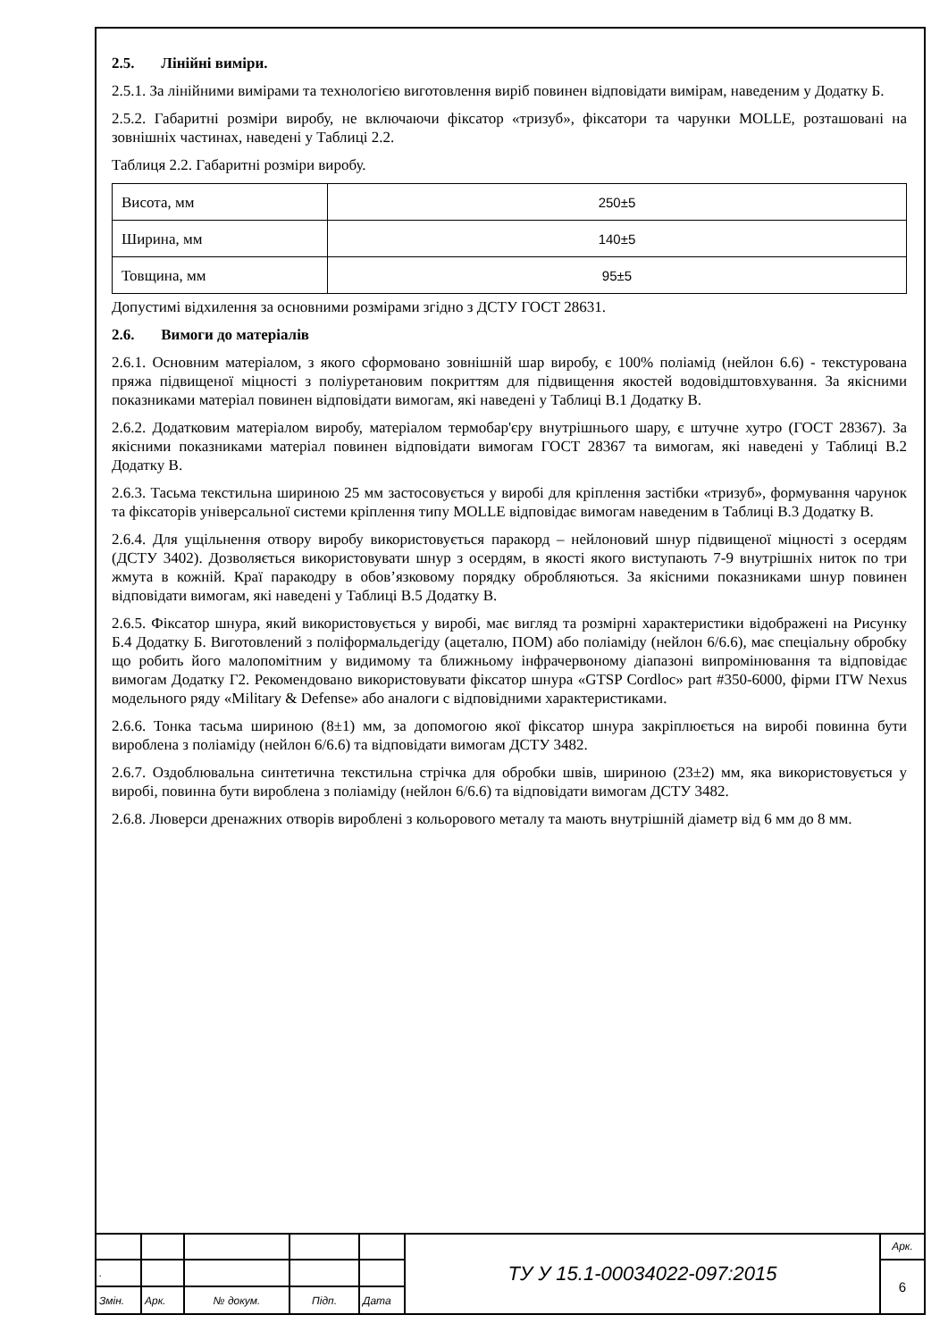2.5. Лінійні виміри.
2.5.1. За лінійними вимірами та технологією виготовлення виріб повинен відповідати вимірам, наведеним у Додатку Б.
2.5.2. Габаритні розміри виробу, не включаючи фіксатор «тризуб», фіксатори та чарунки MOLLE, розташовані на зовнішніх частинах, наведені у Таблиці 2.2.
Таблиця 2.2. Габаритні розміри виробу.
| Висота, мм | 250±5 |
| Ширина, мм | 140±5 |
| Товщина, мм | 95±5 |
Допустимі відхилення за основними розмірами згідно з ДСТУ ГОСТ 28631.
2.6. Вимоги до матеріалів
2.6.1. Основним матеріалом, з якого сформовано зовнішній шар виробу, є 100% поліамід (нейлон 6.6) - текстурована пряжа підвищеної міцності з поліуретановим покриттям для підвищення якостей водовідштовхування. За якісними показниками матеріал повинен відповідати вимогам, які наведені у Таблиці В.1 Додатку В.
2.6.2. Додатковим матеріалом виробу, матеріалом термобар'єру внутрішнього шару, є штучне хутро (ГОСТ 28367). За якісними показниками матеріал повинен відповідати вимогам ГОСТ 28367 та вимогам, які наведені у Таблиці В.2 Додатку В.
2.6.3. Тасьма текстильна шириною 25 мм застосовується у виробі для кріплення застібки «тризуб», формування чарунок та фіксаторів універсальної системи кріплення типу MOLLE відповідає вимогам наведеним в Таблиці В.3 Додатку В.
2.6.4. Для ущільнення отвору виробу використовується паракорд – нейлоновий шнур підвищеної міцності з осердям (ДСТУ 3402). Дозволяється використовувати шнур з осердям, в якості якого виступають 7-9 внутрішніх ниток по три жмута в кожній. Краї паракодру в обов’язковому порядку обробляються. За якісними показниками шнур повинен відповідати вимогам, які наведені у Таблиці В.5 Додатку В.
2.6.5. Фіксатор шнура, який використовується у виробі, має вигляд та розмірні характеристики відображені на Рисунку Б.4 Додатку Б. Виготовлений з поліформальдегіду (ацеталю, ПОМ) або поліаміду (нейлон 6/6.6), має спеціальну обробку що робить його малопомітним у видимому та ближньому інфрачервоному діапазоні випромінювання та відповідає вимогам Додатку Г2. Рекомендовано використовувати фіксатор шнура «GTSP Cordloc» part #350-6000, фірми ITW Nexus модельного ряду «Military & Defense» або аналоги с відповідними характеристиками.
2.6.6. Тонка тасьма шириною (8±1) мм, за допомогою якої фіксатор шнура закріплюється на виробі повинна бути вироблена з поліаміду (нейлон 6/6.6) та відповідати вимогам ДСТУ 3482.
2.6.7. Оздоблювальна синтетична текстильна стрічка для обробки швів, шириною (23±2) мм, яка використовується у виробі, повинна бути вироблена з поліаміду (нейлон 6/6.6) та відповідати вимогам ДСТУ 3482.
2.6.8. Люверси дренажних отворів вироблені з кольорового металу та мають внутрішній діаметр від 6 мм до 8 мм.
| | | | | | ТУ У 15.1-00034022-097:2015 | Арк. |
| . | | | | | | 6 |
| Змін. | Арк. | № докум. | Підп. | Дата | | |